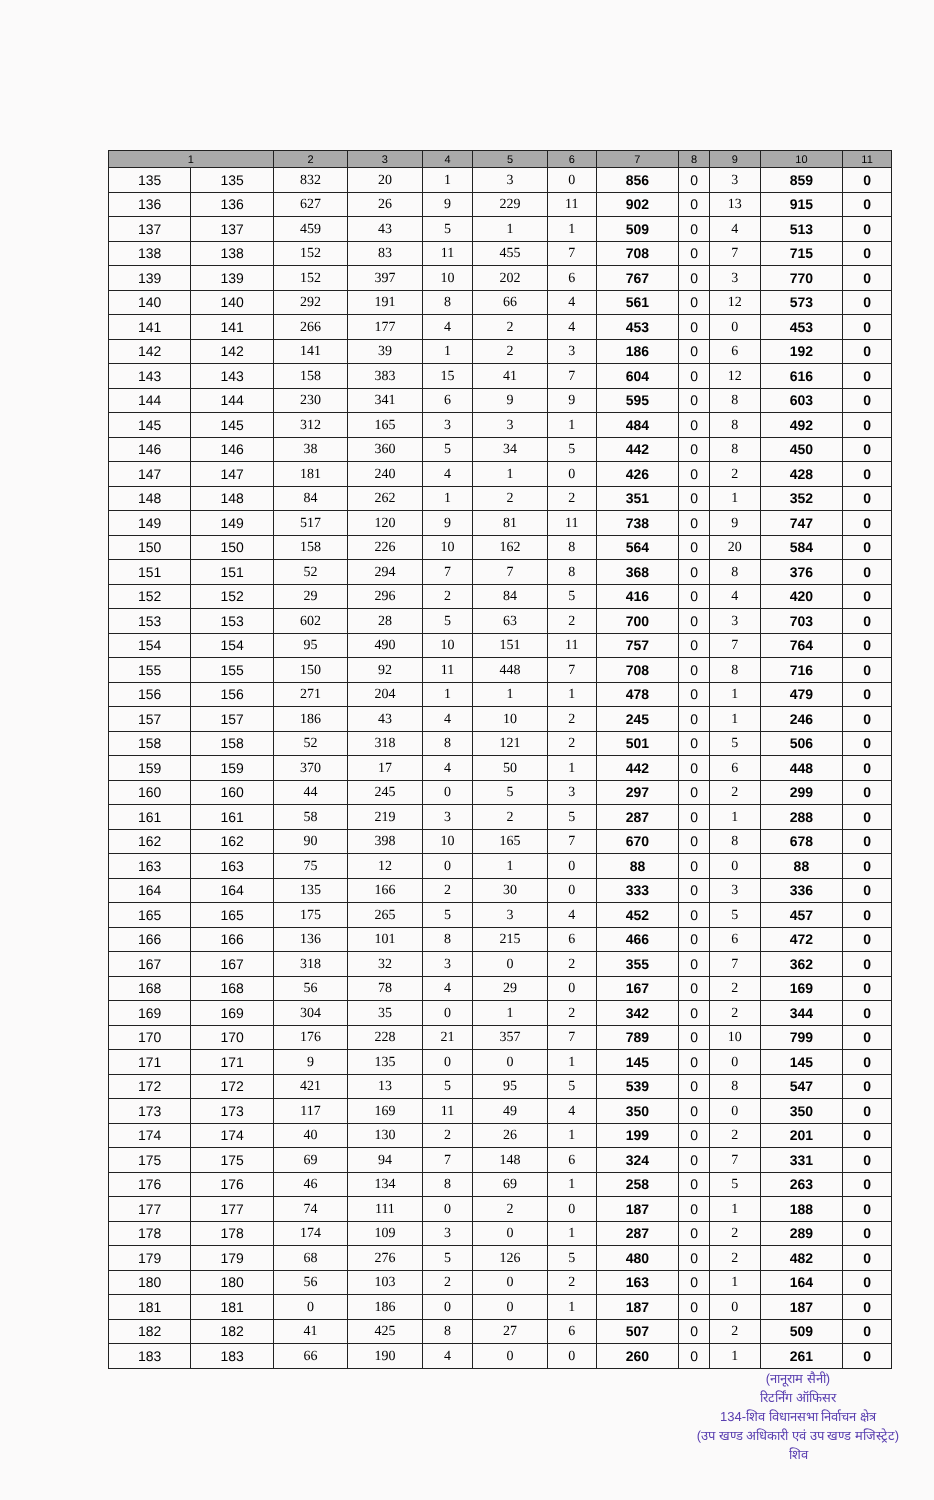| 1 | | 2 | 3 | 4 | 5 | 6 | 7 | 8 | 9 | 10 | 11 |
| --- | --- | --- | --- | --- | --- | --- | --- | --- | --- | --- | --- |
| 135 | 135 | 832 | 20 | 1 | 3 | 0 | 856 | 0 | 3 | 859 | 0 |
| 136 | 136 | 627 | 26 | 9 | 229 | 11 | 902 | 0 | 13 | 915 | 0 |
| 137 | 137 | 459 | 43 | 5 | 1 | 1 | 509 | 0 | 4 | 513 | 0 |
| 138 | 138 | 152 | 83 | 11 | 455 | 7 | 708 | 0 | 7 | 715 | 0 |
| 139 | 139 | 152 | 397 | 10 | 202 | 6 | 767 | 0 | 3 | 770 | 0 |
| 140 | 140 | 292 | 191 | 8 | 66 | 4 | 561 | 0 | 12 | 573 | 0 |
| 141 | 141 | 266 | 177 | 4 | 2 | 4 | 453 | 0 | 0 | 453 | 0 |
| 142 | 142 | 141 | 39 | 1 | 2 | 3 | 186 | 0 | 6 | 192 | 0 |
| 143 | 143 | 158 | 383 | 15 | 41 | 7 | 604 | 0 | 12 | 616 | 0 |
| 144 | 144 | 230 | 341 | 6 | 9 | 9 | 595 | 0 | 8 | 603 | 0 |
| 145 | 145 | 312 | 165 | 3 | 3 | 1 | 484 | 0 | 8 | 492 | 0 |
| 146 | 146 | 38 | 360 | 5 | 34 | 5 | 442 | 0 | 8 | 450 | 0 |
| 147 | 147 | 181 | 240 | 4 | 1 | 0 | 426 | 0 | 2 | 428 | 0 |
| 148 | 148 | 84 | 262 | 1 | 2 | 2 | 351 | 0 | 1 | 352 | 0 |
| 149 | 149 | 517 | 120 | 9 | 81 | 11 | 738 | 0 | 9 | 747 | 0 |
| 150 | 150 | 158 | 226 | 10 | 162 | 8 | 564 | 0 | 20 | 584 | 0 |
| 151 | 151 | 52 | 294 | 7 | 7 | 8 | 368 | 0 | 8 | 376 | 0 |
| 152 | 152 | 29 | 296 | 2 | 84 | 5 | 416 | 0 | 4 | 420 | 0 |
| 153 | 153 | 602 | 28 | 5 | 63 | 2 | 700 | 0 | 3 | 703 | 0 |
| 154 | 154 | 95 | 490 | 10 | 151 | 11 | 757 | 0 | 7 | 764 | 0 |
| 155 | 155 | 150 | 92 | 11 | 448 | 7 | 708 | 0 | 8 | 716 | 0 |
| 156 | 156 | 271 | 204 | 1 | 1 | 1 | 478 | 0 | 1 | 479 | 0 |
| 157 | 157 | 186 | 43 | 4 | 10 | 2 | 245 | 0 | 1 | 246 | 0 |
| 158 | 158 | 52 | 318 | 8 | 121 | 2 | 501 | 0 | 5 | 506 | 0 |
| 159 | 159 | 370 | 17 | 4 | 50 | 1 | 442 | 0 | 6 | 448 | 0 |
| 160 | 160 | 44 | 245 | 0 | 5 | 3 | 297 | 0 | 2 | 299 | 0 |
| 161 | 161 | 58 | 219 | 3 | 2 | 5 | 287 | 0 | 1 | 288 | 0 |
| 162 | 162 | 90 | 398 | 10 | 165 | 7 | 670 | 0 | 8 | 678 | 0 |
| 163 | 163 | 75 | 12 | 0 | 1 | 0 | 88 | 0 | 0 | 88 | 0 |
| 164 | 164 | 135 | 166 | 2 | 30 | 0 | 333 | 0 | 3 | 336 | 0 |
| 165 | 165 | 175 | 265 | 5 | 3 | 4 | 452 | 0 | 5 | 457 | 0 |
| 166 | 166 | 136 | 101 | 8 | 215 | 6 | 466 | 0 | 6 | 472 | 0 |
| 167 | 167 | 318 | 32 | 3 | 0 | 2 | 355 | 0 | 7 | 362 | 0 |
| 168 | 168 | 56 | 78 | 4 | 29 | 0 | 167 | 0 | 2 | 169 | 0 |
| 169 | 169 | 304 | 35 | 0 | 1 | 2 | 342 | 0 | 2 | 344 | 0 |
| 170 | 170 | 176 | 228 | 21 | 357 | 7 | 789 | 0 | 10 | 799 | 0 |
| 171 | 171 | 9 | 135 | 0 | 0 | 1 | 145 | 0 | 0 | 145 | 0 |
| 172 | 172 | 421 | 13 | 5 | 95 | 5 | 539 | 0 | 8 | 547 | 0 |
| 173 | 173 | 117 | 169 | 11 | 49 | 4 | 350 | 0 | 0 | 350 | 0 |
| 174 | 174 | 40 | 130 | 2 | 26 | 1 | 199 | 0 | 2 | 201 | 0 |
| 175 | 175 | 69 | 94 | 7 | 148 | 6 | 324 | 0 | 7 | 331 | 0 |
| 176 | 176 | 46 | 134 | 8 | 69 | 1 | 258 | 0 | 5 | 263 | 0 |
| 177 | 177 | 74 | 111 | 0 | 2 | 0 | 187 | 0 | 1 | 188 | 0 |
| 178 | 178 | 174 | 109 | 3 | 0 | 1 | 287 | 0 | 2 | 289 | 0 |
| 179 | 179 | 68 | 276 | 5 | 126 | 5 | 480 | 0 | 2 | 482 | 0 |
| 180 | 180 | 56 | 103 | 2 | 0 | 2 | 163 | 0 | 1 | 164 | 0 |
| 181 | 181 | 0 | 186 | 0 | 0 | 1 | 187 | 0 | 0 | 187 | 0 |
| 182 | 182 | 41 | 425 | 8 | 27 | 6 | 507 | 0 | 2 | 509 | 0 |
| 183 | 183 | 66 | 190 | 4 | 0 | 0 | 260 | 0 | 1 | 261 | 0 |
(नानूराम सैनी)
रिटर्निंग ऑफिसर
134-शिव विधानसभा निर्वाचन क्षेत्र
(उप खण्ड अधिकारी एवं उप खण्ड मजिस्ट्रेट)
शिव